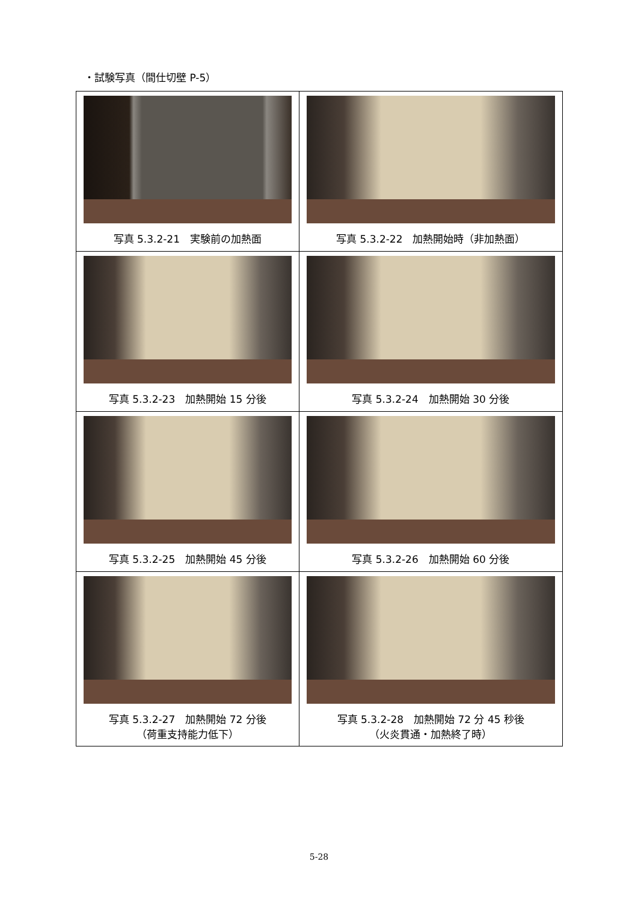・試験写真（間仕切壁 P-5）
| 写真 5.3.2-21 実験前の加熱面 | 写真 5.3.2-22 加熱開始時（非加熱面） |
| 写真 5.3.2-23 加熱開始 15 分後 | 写真 5.3.2-24 加熱開始 30 分後 |
| 写真 5.3.2-25 加熱開始 45 分後 | 写真 5.3.2-26 加熱開始 60 分後 |
| 写真 5.3.2-27 加熱開始 72 分後 （荷重支持能力低下） | 写真 5.3.2-28 加熱開始 72 分 45 秒後 （火炎貫通・加熱終了時） |
5-28